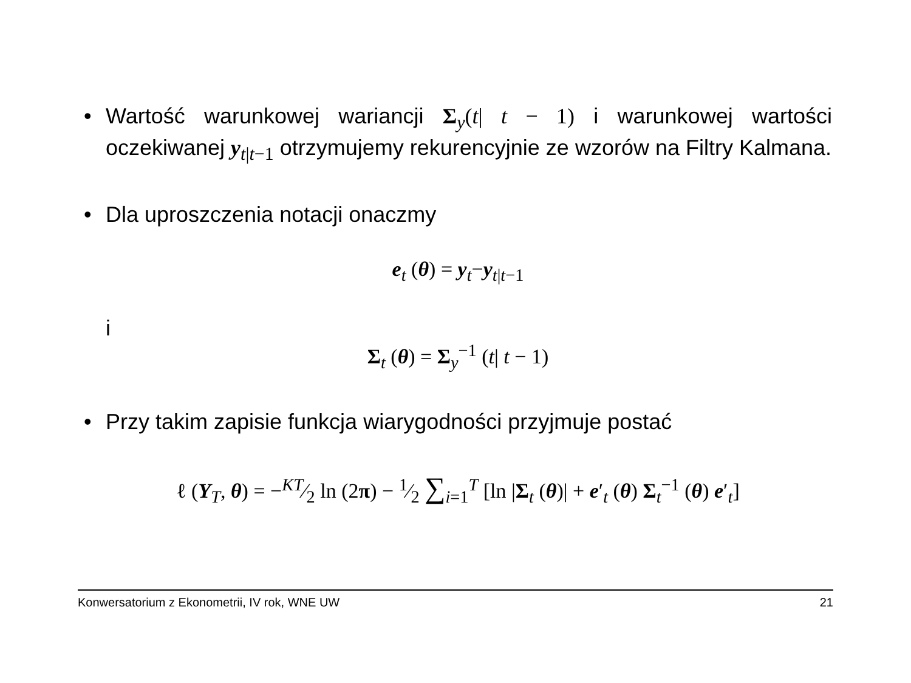• Wartość warunkowej wariancji Σ<sub>y</sub>(t| t − 1) i warunkowej wartości oczekiwanej y<sub>t|t−1</sub> otrzymujemy rekurencyjnie ze wzorów na Filtry Kalmana.
• Dla uproszczenia notacji onaczmy
e<sub>t</sub> (θ) = y<sub>t</sub>−y<sub>t|t−1</sub>
i
Σ<sub>t</sub> (θ) = Σ<sub>y</sub><sup>−1</sup> (t| t − 1)
• Przy takim zapisie funkcja wiarygodności przyjmuje postać
ℓ (Y<sub>T</sub>, θ) = −KT⁄2 ln (2π) − 1⁄2 ∑<sub>i=1</sub><sup>T</sup> [ln |Σ<sub>t</sub> (θ)| + e′<sub>t</sub> (θ) Σ<sub>t</sub><sup>−1</sup> (θ) e′<sub>t</sub>]
Konwersatorium z Ekonometrii, IV rok, WNE UW 21